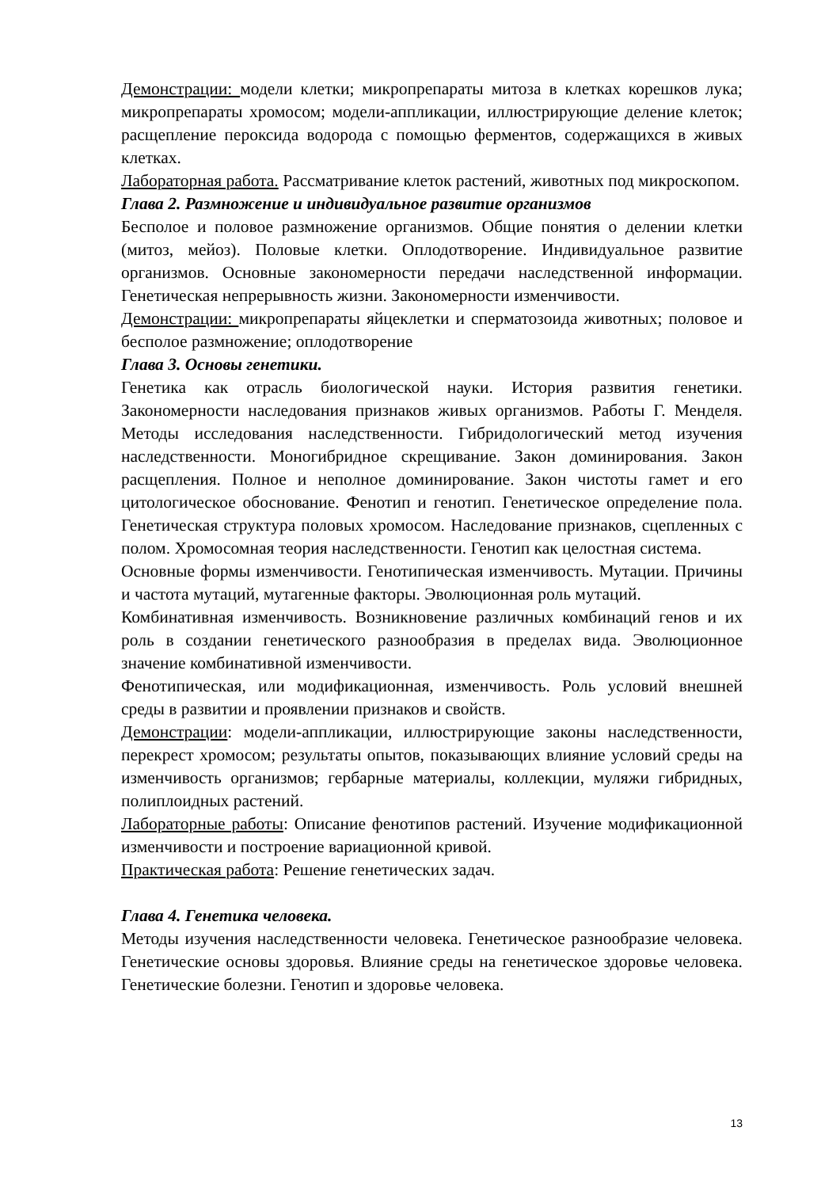Демонстрации: модели клетки; микропрепараты митоза в клетках корешков лука; микропрепараты хромосом; модели-аппликации, иллюстрирующие деление клеток; расщепление пероксида водорода с помощью ферментов, содержащихся в живых клетках.
Лабораторная работа. Рассматривание клеток растений, животных под микроскопом.
Глава 2. Размножение и индивидуальное развитие организмов
Бесполое и половое размножение организмов. Общие понятия о делении клетки (митоз, мейоз). Половые клетки. Оплодотворение. Индивидуальное развитие организмов. Основные закономерности передачи наследственной информации. Генетическая непрерывность жизни. Закономерности изменчивости.
Демонстрации: микропрепараты яйцеклетки и сперматозоида животных; половое и бесполое размножение; оплодотворение
Глава 3. Основы генетики.
Генетика как отрасль биологической науки. История развития генетики. Закономерности наследования признаков живых организмов. Работы Г. Менделя. Методы исследования наследственности. Гибридологический метод изучения наследственности. Моногибридное скрещивание. Закон доминирования. Закон расщепления. Полное и неполное доминирование. Закон чистоты гамет и его цитологическое обоснование. Фенотип и генотип. Генетическое определение пола. Генетическая структура половых хромосом. Наследование признаков, сцепленных с полом. Хромосомная теория наследственности. Генотип как целостная система.
Основные формы изменчивости. Генотипическая изменчивость. Мутации. Причины и частота мутаций, мутагенные факторы. Эволюционная роль мутаций.
Комбинативная изменчивость. Возникновение различных комбинаций генов и их роль в создании генетического разнообразия в пределах вида. Эволюционное значение комбинативной изменчивости.
Фенотипическая, или модификационная, изменчивость. Роль условий внешней среды в развитии и проявлении признаков и свойств.
Демонстрации: модели-аппликации, иллюстрирующие законы наследственности, перекрест хромосом; результаты опытов, показывающих влияние условий среды на изменчивость организмов; гербарные материалы, коллекции, муляжи гибридных, полиплоидных растений.
Лабораторные работы: Описание фенотипов растений. Изучение модификационной изменчивости и построение вариационной кривой.
Практическая работа: Решение генетических задач.
Глава 4. Генетика человека.
Методы изучения наследственности человека. Генетическое разнообразие человека. Генетические основы здоровья. Влияние среды на генетическое здоровье человека. Генетические болезни. Генотип и здоровье человека.
13